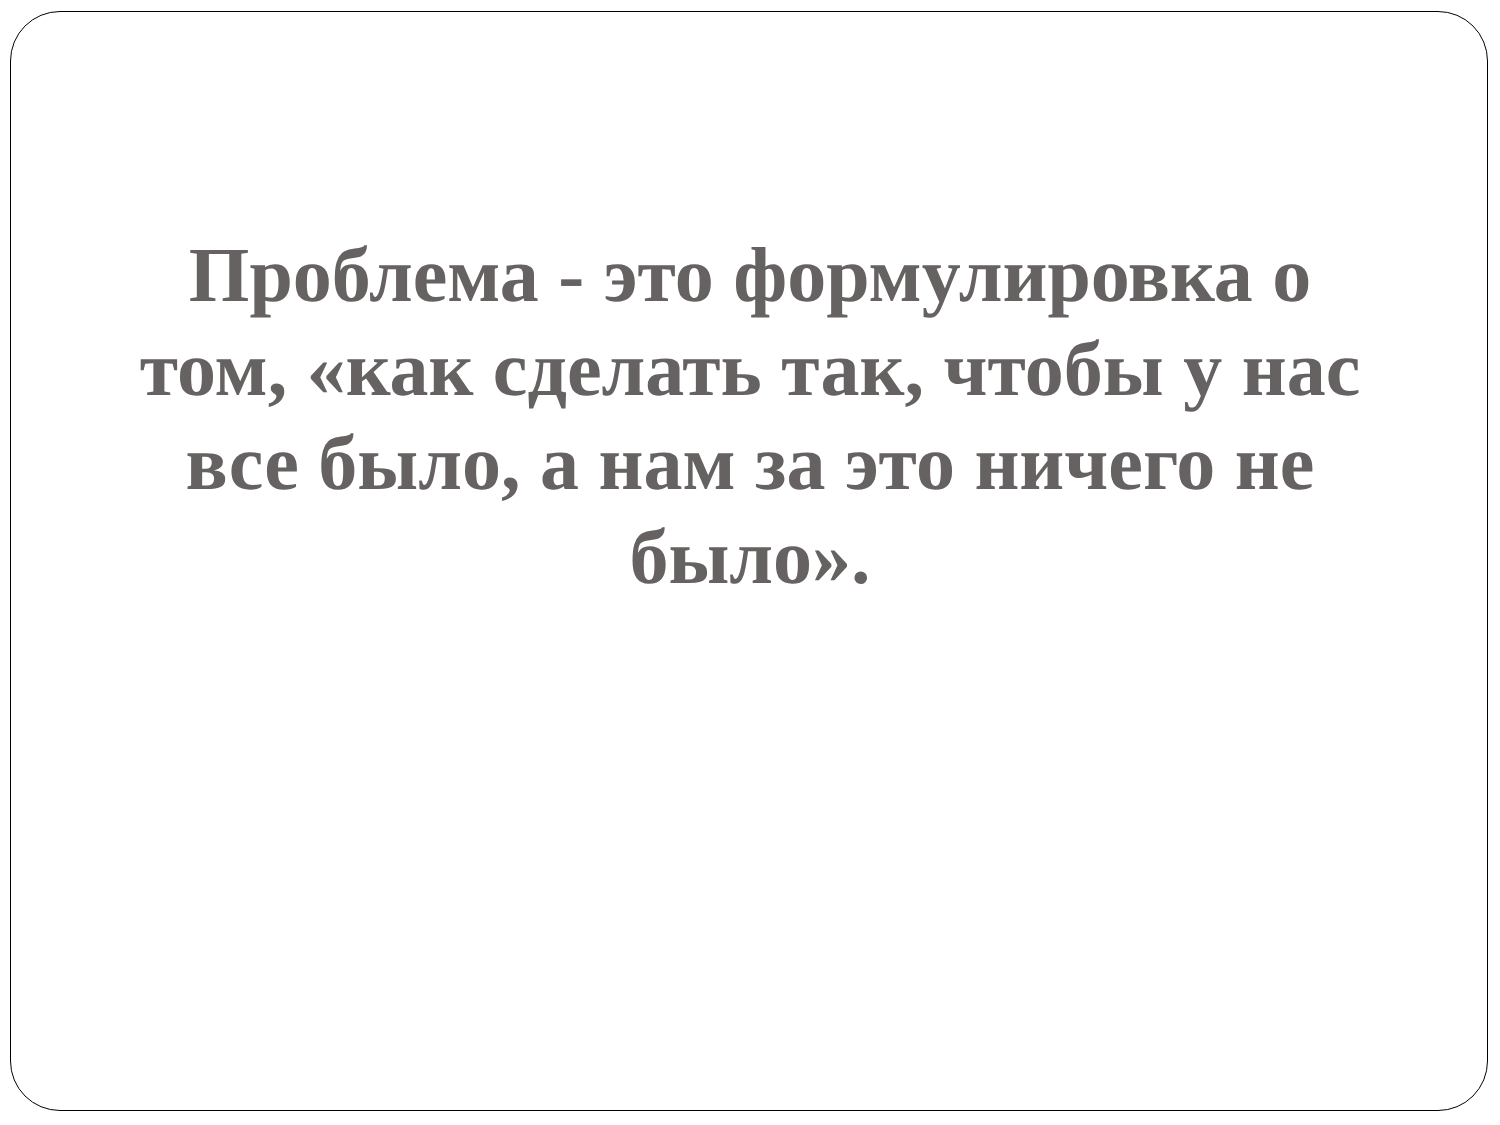Проблема - это формулировка о том, «как сделать так, чтобы у нас все было, а нам за это ничего не было».